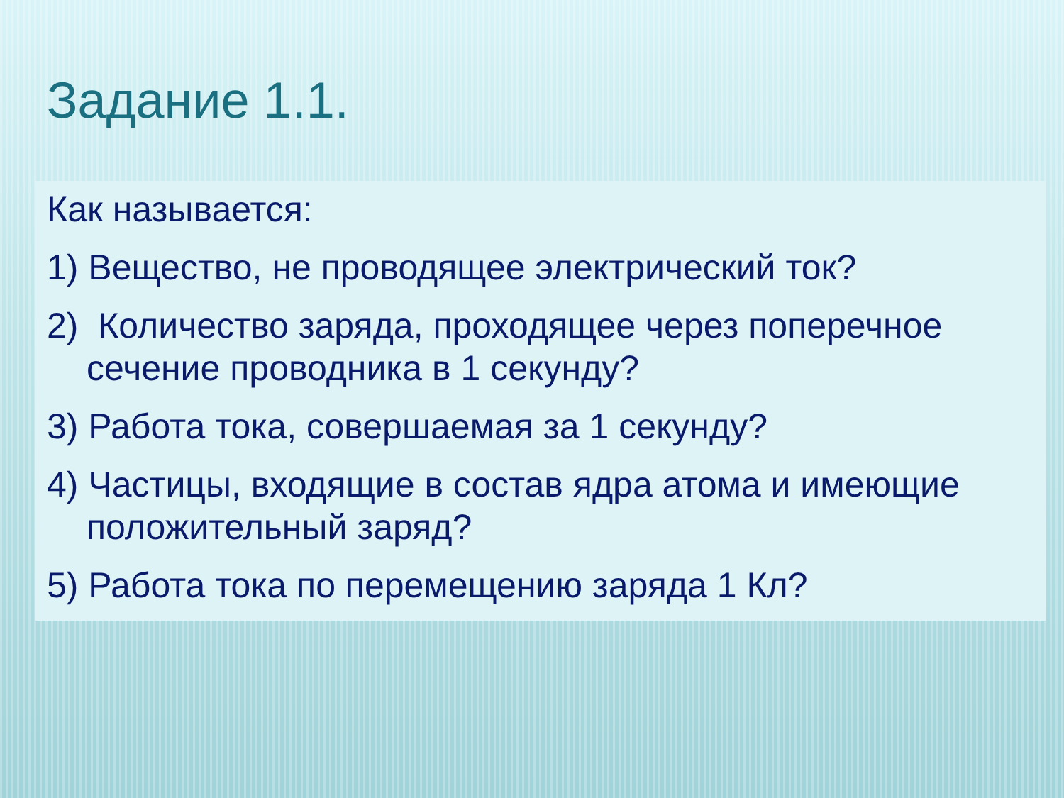Задание 1.1.
Как называется:
1) Вещество, не проводящее электрический ток?
2) Количество заряда, проходящее через поперечное сечение проводника в 1 секунду?
3) Работа тока, совершаемая за 1 секунду?
4) Частицы, входящие в состав ядра атома и имеющие положительный заряд?
5) Работа тока по перемещению заряда 1 Кл?